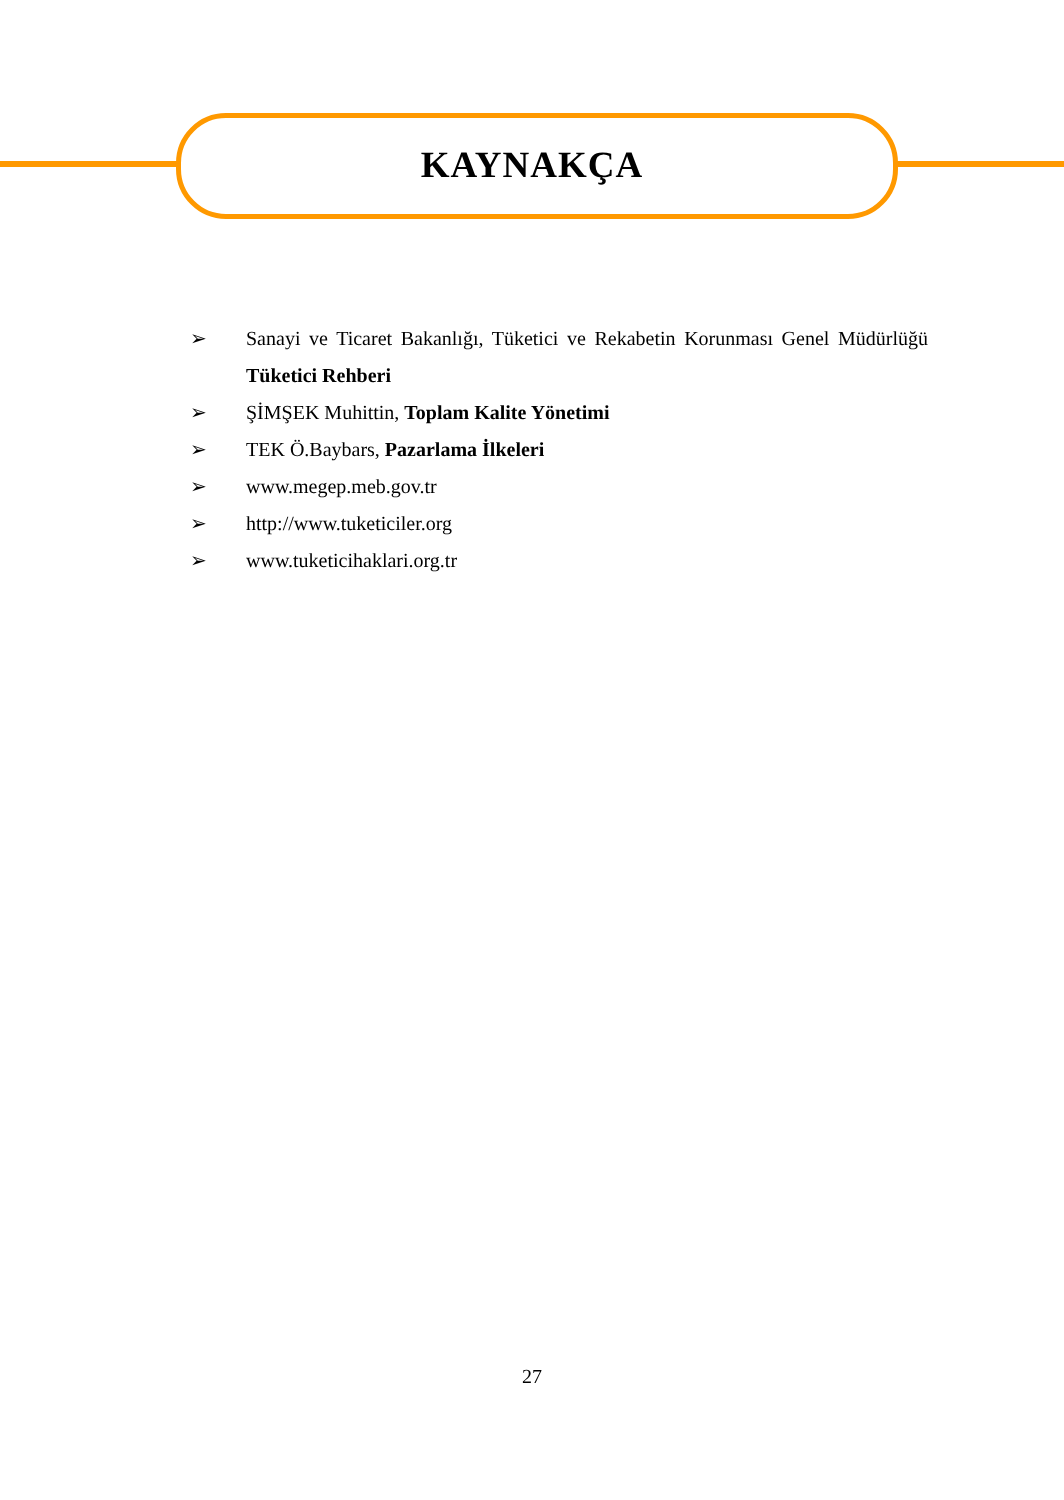KAYNAKÇA
➢ Sanayi ve Ticaret Bakanlığı, Tüketici ve Rekabetin Korunması Genel Müdürlüğü Tüketici Rehberi
➢ ŞİMŞEK Muhittin, Toplam Kalite Yönetimi
➢ TEK Ö.Baybars, Pazarlama İlkeleri
➢ www.megep.meb.gov.tr
➢ http://www.tuketiciler.org
➢ www.tuketicihaklari.org.tr
27